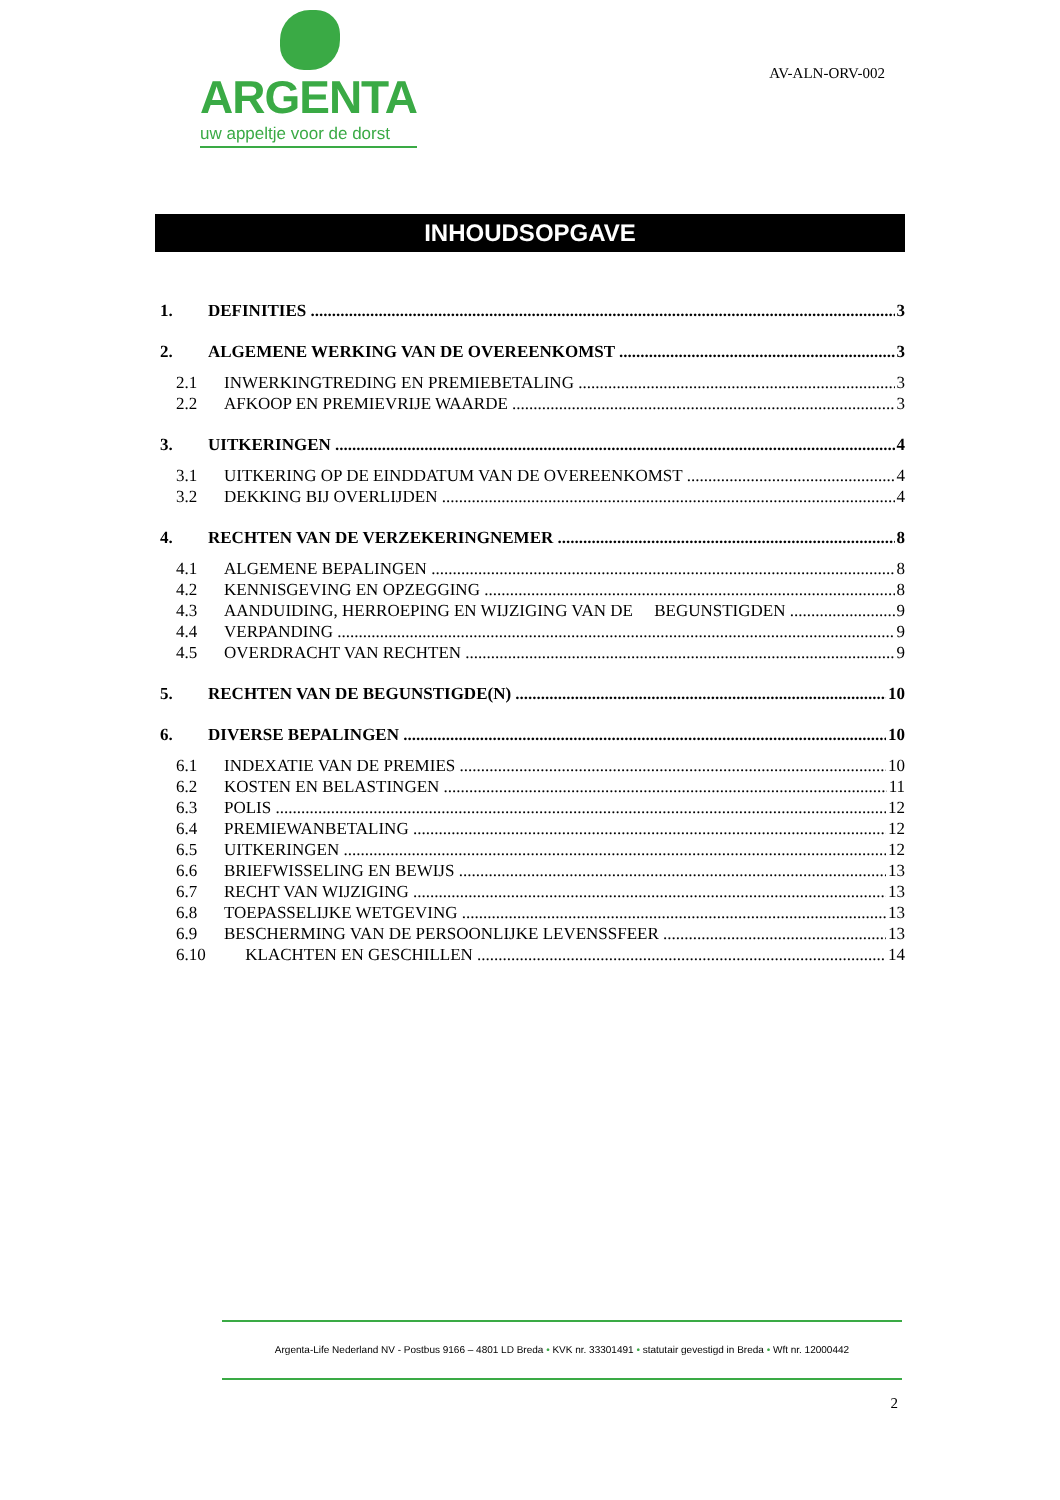ARGENTA
uw appeltje voor de dorst
AV-ALN-ORV-002
INHOUDSOPGAVE
1. DEFINITIES 3
2. ALGEMENE WERKING VAN DE OVEREENKOMST 3
2.1 INWERKINGTREDING EN PREMIEBETALING 3
2.2 AFKOOP EN PREMIEVRIJE WAARDE 3
3. UITKERINGEN 4
3.1 UITKERING OP DE EINDDATUM VAN DE OVEREENKOMST 4
3.2 DEKKING BIJ OVERLIJDEN 4
4. RECHTEN VAN DE VERZEKERINGNEMER 8
4.1 ALGEMENE BEPALINGEN 8
4.2 KENNISGEVING EN OPZEGGING 8
4.3 AANDUIDING, HERROEPING EN WIJZIGING VAN DE BEGUNSTIGDEN 9
4.4 VERPANDING 9
4.5 OVERDRACHT VAN RECHTEN 9
5. RECHTEN VAN DE BEGUNSTIGDE(N) 10
6. DIVERSE BEPALINGEN 10
6.1 INDEXATIE VAN DE PREMIES 10
6.2 KOSTEN EN BELASTINGEN 11
6.3 POLIS 12
6.4 PREMIEWANBETALING 12
6.5 UITKERINGEN 12
6.6 BRIEFWISSELING EN BEWIJS 13
6.7 RECHT VAN WIJZIGING 13
6.8 TOEPASSELIJKE WETGEVING 13
6.9 BESCHERMING VAN DE PERSOONLIJKE LEVENSSFEER 13
6.10 KLACHTEN EN GESCHILLEN 14
Argenta-Life Nederland NV - Postbus 9166 – 4801 LD Breda • KVK nr. 33301491 • statutair gevestigd in Breda • Wft nr. 12000442
2